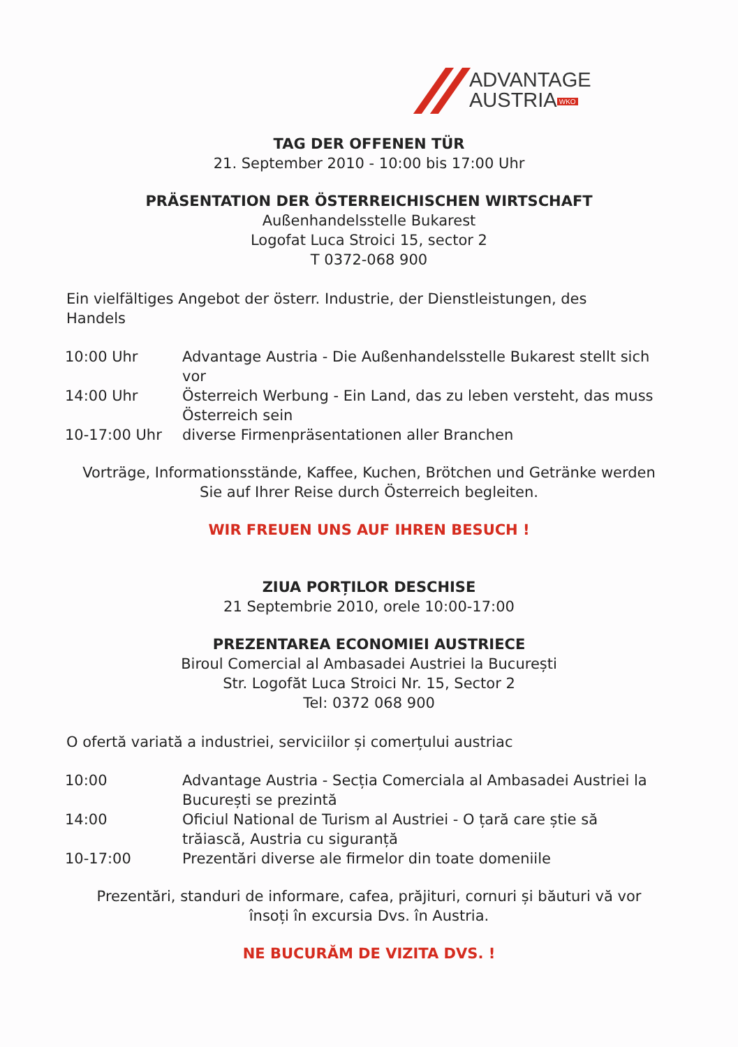ADVANTAGE
AUSTRIA WKO
TAG DER OFFENEN TÜR
21. September 2010 - 10:00 bis 17:00 Uhr
PRÄSENTATION DER ÖSTERREICHISCHEN WIRTSCHAFT
Außenhandelsstelle Bukarest
Logofat Luca Stroici 15, sector 2
T 0372-068 900
Ein vielfältiges Angebot der österr. Industrie, der Dienstleistungen, des Handels
| 10:00 Uhr | Advantage Austria - Die Außenhandelsstelle Bukarest stellt sich vor |
| 14:00 Uhr | Österreich Werbung - Ein Land, das zu leben versteht, das muss Österreich sein |
| 10-17:00 Uhr | diverse Firmenpräsentationen aller Branchen |
Vorträge, Informationsstände, Kaffee, Kuchen, Brötchen und Getränke werden
Sie auf Ihrer Reise durch Österreich begleiten.
WIR FREUEN UNS AUF IHREN BESUCH !
ZIUA PORȚILOR DESCHISE
21 Septembrie 2010, orele 10:00-17:00
PREZENTAREA ECONOMIEI AUSTRIECE
Biroul Comercial al Ambasadei Austriei la București
Str. Logofăt Luca Stroici Nr. 15, Sector 2
Tel: 0372 068 900
O ofertă variată a industriei, serviciilor și comerțului austriac
| 10:00 | Advantage Austria - Secția Comerciala al Ambasadei Austriei la București se prezintă |
| 14:00 | Oficiul National de Turism al Austriei - O țară care știe să trăiască, Austria cu siguranță |
| 10-17:00 | Prezentări diverse ale firmelor din toate domeniile |
Prezentări, standuri de informare, cafea, prăjituri, cornuri și băuturi vă vor
însoți în excursia Dvs. în Austria.
NE BUCURĂM DE VIZITA DVS. !